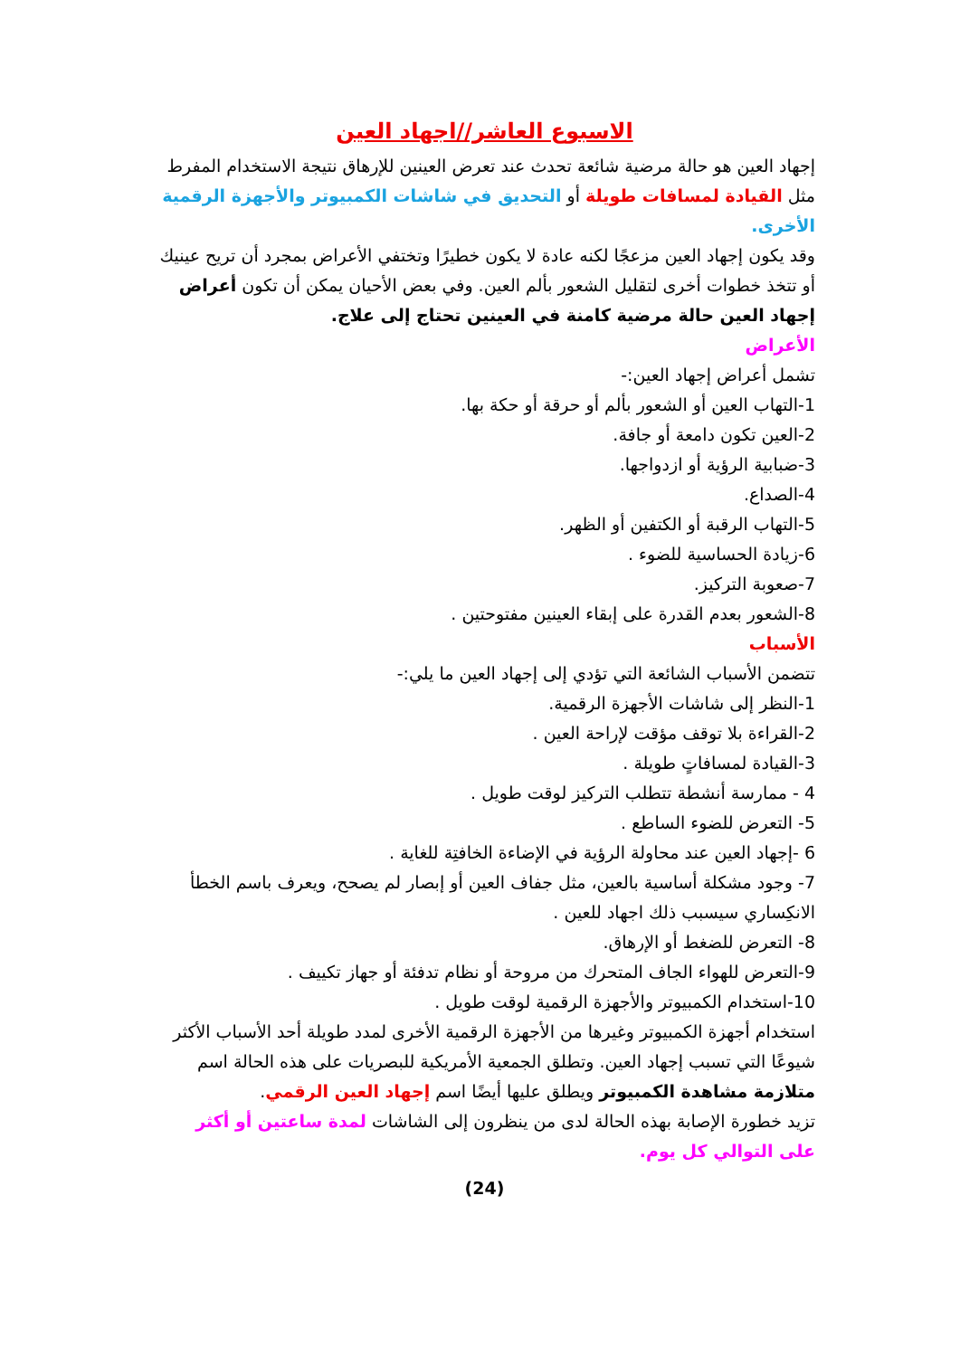الاسبوع العاشر//اجهاد العين
إجهاد العين هو حالة مرضية شائعة تحدث عند تعرض العينين للإرهاق نتيجة الاستخدام المفرط مثل القيادة لمسافات طويلة أو التحديق في شاشات الكمبيوتر والأجهزة الرقمية الأخرى.
وقد يكون إجهاد العين مزعجًا لكنه عادة لا يكون خطيرًا وتختفي الأعراض بمجرد أن تريح عينيك أو تتخذ خطوات أخرى لتقليل الشعور بألم العين. وفي بعض الأحيان يمكن أن تكون أعراض إجهاد العين حالة مرضية كامنة في العينين تحتاج إلى علاج.
الأعراض
تشمل أعراض إجهاد العين:-
1-التهاب العين أو الشعور بألم أو حرقة أو حكة بها.
2-العين تكون دامعة أو جافة.
3-ضبابية الرؤية أو ازدواجها.
4-الصداع.
5-التهاب الرقبة أو الكتفين أو الظهر.
6-زيادة الحساسية للضوء .
7-صعوبة التركيز.
8-الشعور بعدم القدرة على إبقاء العينين مفتوحتين .
الأسباب
تتضمن الأسباب الشائعة التي تؤدي إلى إجهاد العين ما يلي:-
1-النظر إلى شاشات الأجهزة الرقمية.
2-القراءة بلا توقف مؤقت لإراحة العين .
3-القيادة لمسافاتٍ طويلة .
4 - ممارسة أنشطة تتطلب التركيز لوقت طويل .
5- التعرض للضوء الساطع .
6 -إجهاد العين عند محاولة الرؤية في الإضاءة الخافتِة للغاية .
7- وجود مشكلة أساسية بالعين، مثل جفاف العين أو إبصار لم يصحح، ويعرف باسم الخطأ الانكِساري سيسبب ذلك اجهاد للعين .
8- التعرض للضغط أو الإرهاق.
9-التعرض للهواء الجاف المتحرك من مروحة أو نظام تدفئة أو جهاز تكييف .
10-استخدام الكمبيوتر والأجهزة الرقمية لوقت طويل .
استخدام أجهزة الكمبيوتر وغيرها من الأجهزة الرقمية الأخرى لمدد طويلة أحد الأسباب الأكثر شيوعًا التي تسبب إجهاد العين. وتطلق الجمعية الأمريكية للبصريات على هذه الحالة اسم متلازمة مشاهدة الكمبيوتر ويطلق عليها أيضًا اسم إجهاد العين الرقمي.
تزيد خطورة الإصابة بهذه الحالة لدى من ينظرون إلى الشاشات لمدة ساعتين أو أكثر على التوالي كل يوم.
(24)